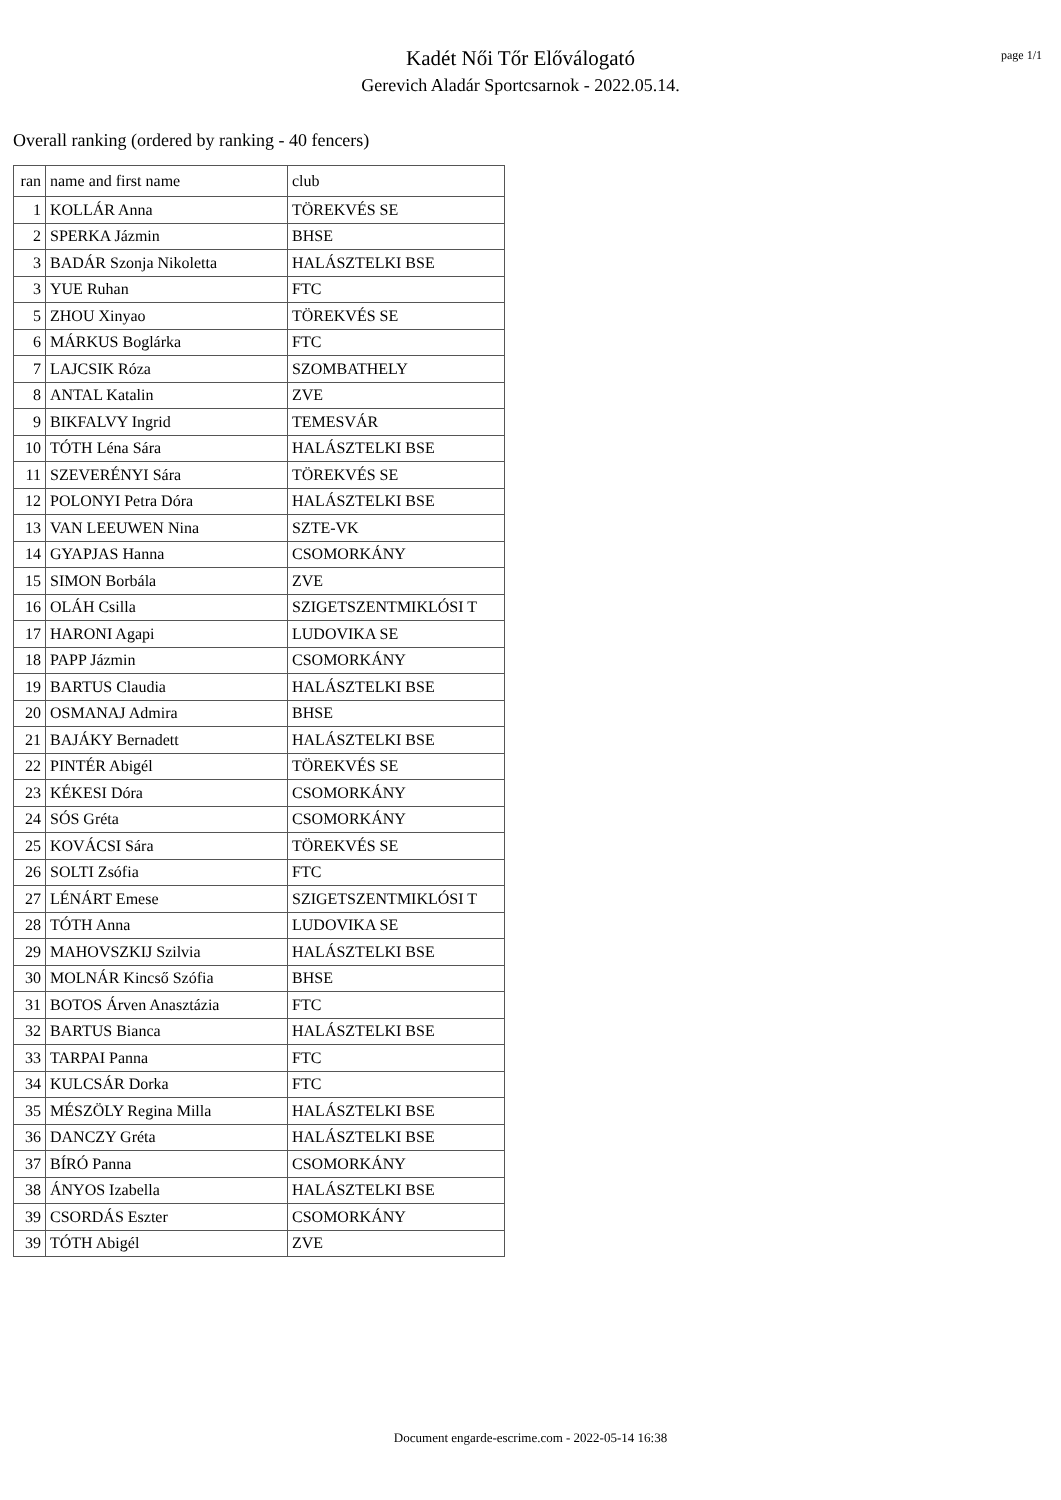Kadét Női Tőr Előválogató
Gerevich Aladár Sportcsarnok - 2022.05.14.
page 1/1
Overall ranking (ordered by ranking - 40 fencers)
| ran | name and first name | club |
| --- | --- | --- |
| 1 | KOLLÁR Anna | TÖREKVÉS SE |
| 2 | SPERKA Jázmin | BHSE |
| 3 | BADÁR Szonja Nikoletta | HALÁSZTELKI BSE |
| 3 | YUE Ruhan | FTC |
| 5 | ZHOU Xinyao | TÖREKVÉS SE |
| 6 | MÁRKUS Boglárka | FTC |
| 7 | LAJCSIK Róza | SZOMBATHELY |
| 8 | ANTAL Katalin | ZVE |
| 9 | BIKFALVY Ingrid | TEMESVÁR |
| 10 | TÓTH Léna Sára | HALÁSZTELKI BSE |
| 11 | SZEVERÉNYI Sára | TÖREKVÉS SE |
| 12 | POLONYI Petra Dóra | HALÁSZTELKI BSE |
| 13 | VAN LEEUWEN Nina | SZTE-VK |
| 14 | GYAPJAS Hanna | CSOMORKÁNY |
| 15 | SIMON Borbála | ZVE |
| 16 | OLÁH Csilla | SZIGETSZENTMIKLÓSI T |
| 17 | HARONI Agapi | LUDOVIKA SE |
| 18 | PAPP Jázmin | CSOMORKÁNY |
| 19 | BARTUS Claudia | HALÁSZTELKI BSE |
| 20 | OSMANAJ Admira | BHSE |
| 21 | BAJÁKY Bernadett | HALÁSZTELKI BSE |
| 22 | PINTÉR Abigél | TÖREKVÉS SE |
| 23 | KÉKESI Dóra | CSOMORKÁNY |
| 24 | SÓS Gréta | CSOMORKÁNY |
| 25 | KOVÁCSI Sára | TÖREKVÉS SE |
| 26 | SOLTI Zsófia | FTC |
| 27 | LÉNÁRT Emese | SZIGETSZENTMIKLÓSI T |
| 28 | TÓTH Anna | LUDOVIKA SE |
| 29 | MAHOVSZKIJ Szilvia | HALÁSZTELKI BSE |
| 30 | MOLNÁR Kincső Szófia | BHSE |
| 31 | BOTOS Árven Anasztázia | FTC |
| 32 | BARTUS Bianca | HALÁSZTELKI BSE |
| 33 | TARPAI Panna | FTC |
| 34 | KULCSÁR Dorka | FTC |
| 35 | MÉSZÖLY Regina Milla | HALÁSZTELKI BSE |
| 36 | DANCZY Gréta | HALÁSZTELKI BSE |
| 37 | BÍRÓ Panna | CSOMORKÁNY |
| 38 | ÁNYOS Izabella | HALÁSZTELKI BSE |
| 39 | CSORDÁS Eszter | CSOMORKÁNY |
| 39 | TÓTH Abigél | ZVE |
Document engarde-escrime.com - 2022-05-14 16:38